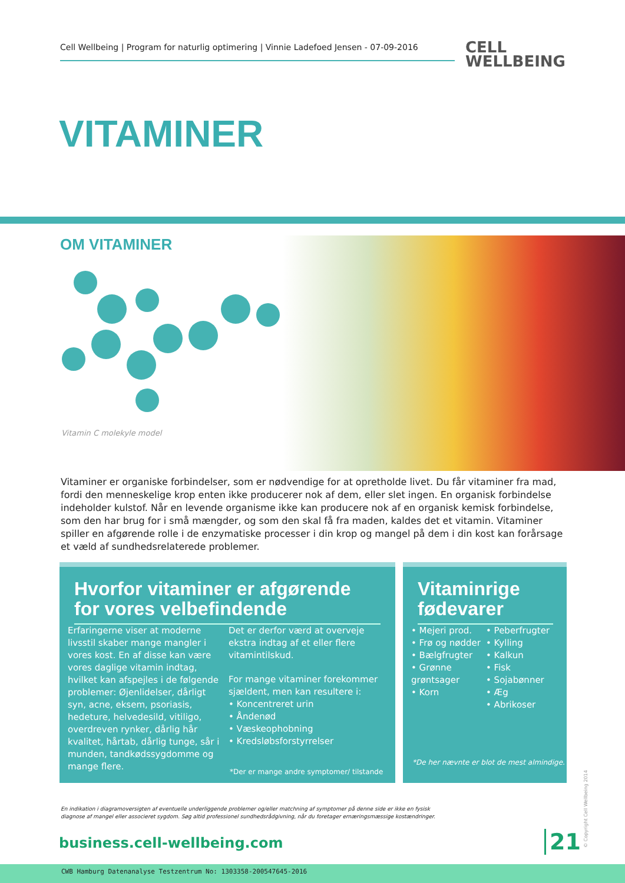Cell Wellbeing | Program for naturlig optimering | Vinnie Ladefoed Jensen - 07-09-2016
CELL
WELLBEING
VITAMINER
OM VITAMINER
Vitamin C molekyle model
Vitaminer er organiske forbindelser, som er nødvendige for at opretholde livet. Du får vitaminer fra mad, fordi den menneskelige krop enten ikke producerer nok af dem, eller slet ingen. En organisk forbindelse indeholder kulstof. Når en levende organisme ikke kan producere nok af en organisk kemisk forbindelse, som den har brug for i små mængder, og som den skal få fra maden, kaldes det et vitamin. Vitaminer spiller en afgørende rolle i de enzymatiske processer i din krop og mangel på dem i din kost kan forårsage et væld af sundhedsrelaterede problemer.
Hvorfor vitaminer er afgørende for vores velbefindende
Erfaringerne viser at moderne livsstil skaber mange mangler i vores kost. En af disse kan være vores daglige vitamin indtag, hvilket kan afspejles i de følgende problemer: Øjenlidelser, dårligt syn, acne, eksem, psoriasis, hedeture, helvedesild, vitiligo, overdreven rynker, dårlig hår kvalitet, hårtab, dårlig tunge, sår i munden, tandkødssygdomme og mange flere.
Det er derfor værd at overveje ekstra indtag af et eller flere vitamintilskud.
For mange vitaminer forekommer sjældent, men kan resultere i:
• Koncentreret urin
• Åndenød
• Væskeophobning
• Kredsløbsforstyrrelser
*Der er mange andre symptomer/ tilstande
Vitaminrige fødevarer
• Mejeri prod.
• Frø og nødder
• Bælgfrugter
• Grønne grøntsager
• Korn
• Peberfrugter
• Kylling
• Kalkun
• Fisk
• Sojabønner
• Æg
• Abrikoser
*De her nævnte er blot de mest almindige.
En indikation i diagramoversigten af eventuelle underliggende problemer og/eller matchning af symptomer på denne side er ikke en fysisk diagnose af mangel eller associeret sygdom. Søg altid professionel sundhedsrådgivning, når du foretager ernæringsmæssige kostændringer.
business.cell-wellbeing.com 21 © Copyright Cell Wellbeing 2014
CWB Hamburg Datenanalyse Testzentrum No: 1303358-200547645-2016